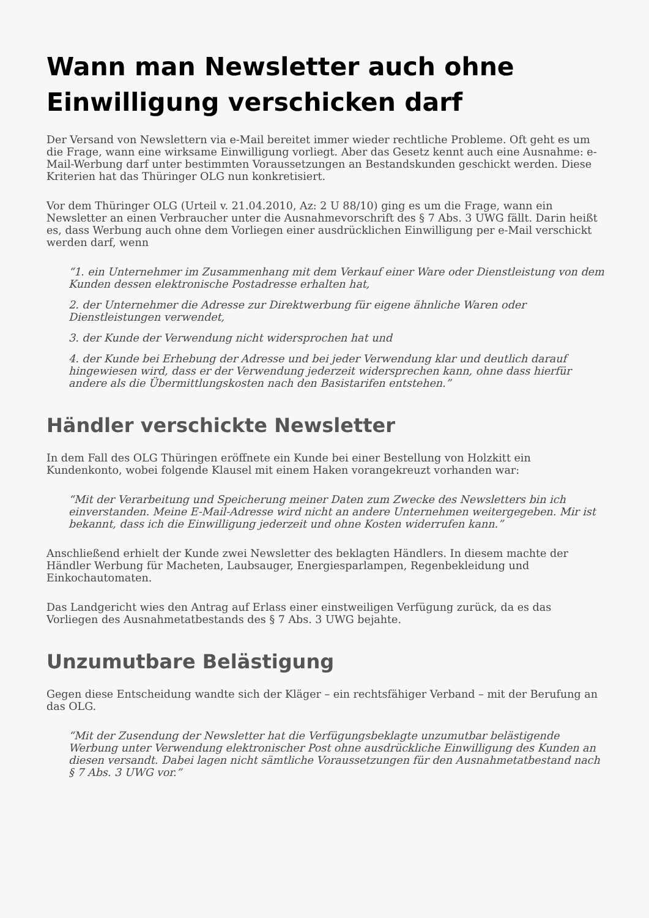Wann man Newsletter auch ohne Einwilligung verschicken darf
Der Versand von Newslettern via e-Mail bereitet immer wieder rechtliche Probleme. Oft geht es um die Frage, wann eine wirksame Einwilligung vorliegt. Aber das Gesetz kennt auch eine Ausnahme: e-Mail-Werbung darf unter bestimmten Voraussetzungen an Bestandskunden geschickt werden. Diese Kriterien hat das Thüringer OLG nun konkretisiert.
Vor dem Thüringer OLG (Urteil v. 21.04.2010, Az: 2 U 88/10) ging es um die Frage, wann ein Newsletter an einen Verbraucher unter die Ausnahmevorschrift des § 7 Abs. 3 UWG fällt. Darin heißt es, dass Werbung auch ohne dem Vorliegen einer ausdrücklichen Einwilligung per e-Mail verschickt werden darf, wenn
“1. ein Unternehmer im Zusammenhang mit dem Verkauf einer Ware oder Dienstleistung von dem Kunden dessen elektronische Postadresse erhalten hat,
2. der Unternehmer die Adresse zur Direktwerbung für eigene ähnliche Waren oder Dienstleistungen verwendet,
3. der Kunde der Verwendung nicht widersprochen hat und
4. der Kunde bei Erhebung der Adresse und bei jeder Verwendung klar und deutlich darauf hingewiesen wird, dass er der Verwendung jederzeit widersprechen kann, ohne dass hierfür andere als die Übermittlungskosten nach den Basistarifen entstehen.”
Händler verschickte Newsletter
In dem Fall des OLG Thüringen eröffnete ein Kunde bei einer Bestellung von Holzkitt ein Kundenkonto, wobei folgende Klausel mit einem Haken vorangekreuzt vorhanden war:
“Mit der Verarbeitung und Speicherung meiner Daten zum Zwecke des Newsletters bin ich einverstanden. Meine E-Mail-Adresse wird nicht an andere Unternehmen weitergegeben. Mir ist bekannt, dass ich die Einwilligung jederzeit und ohne Kosten widerrufen kann.”
Anschließend erhielt der Kunde zwei Newsletter des beklagten Händlers. In diesem machte der Händler Werbung für Macheten, Laubsauger, Energiesparlampen, Regenbekleidung und Einkochautomaten.
Das Landgericht wies den Antrag auf Erlass einer einstweiligen Verfügung zurück, da es das Vorliegen des Ausnahmetatbestands des § 7 Abs. 3 UWG bejahte.
Unzumutbare Belästigung
Gegen diese Entscheidung wandte sich der Kläger – ein rechtsfähiger Verband – mit der Berufung an das OLG.
“Mit der Zusendung der Newsletter hat die Verfügungsbeklagte unzumutbar belästigende Werbung unter Verwendung elektronischer Post ohne ausdrückliche Einwilligung des Kunden an diesen versandt. Dabei lagen nicht sämtliche Voraussetzungen für den Ausnahmetatbestand nach § 7 Abs. 3 UWG vor.”